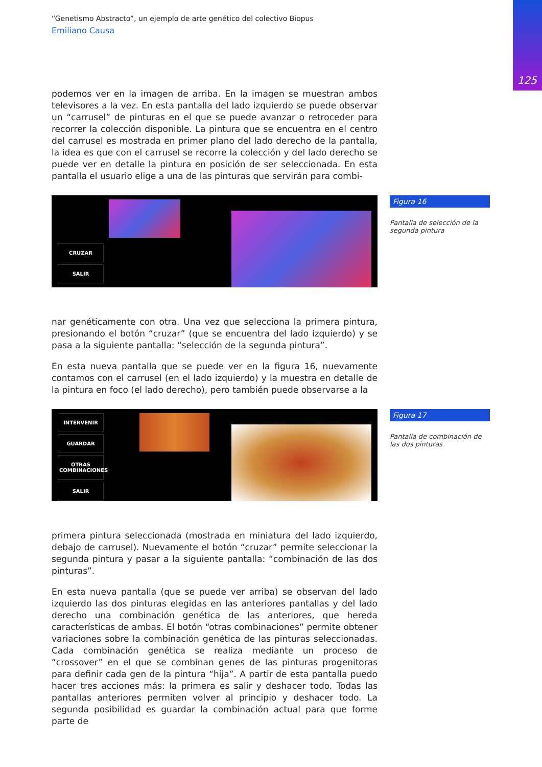125
“Genetismo Abstracto”, un ejemplo de arte genético del colectivo Biopus
Emiliano Causa
podemos ver en la imagen de arriba. En la imagen se muestran ambos televisores a la vez. En esta pantalla del lado izquierdo se puede observar un “carrusel” de pinturas en el que se puede avanzar o retroceder para recorrer la colección disponible. La pintura que se encuentra en el centro del carrusel es mostrada en primer plano del lado derecho de la pantalla, la idea es que con el carrusel se recorre la colección y del lado derecho se puede ver en detalle la pintura en posición de ser seleccionada. En esta pantalla el usuario elige a una de las pinturas que servirán para combi-
CRUZAR
SALIR
Figura 16
Pantalla de selección de la segunda pintura
nar genéticamente con otra. Una vez que selecciona la primera pintura, presionando el botón “cruzar” (que se encuentra del lado izquierdo) y se pasa a la siguiente pantalla: “selección de la segunda pintura”.
En esta nueva pantalla que se puede ver en la figura 16, nuevamente contamos con el carrusel (en el lado izquierdo) y la muestra en detalle de la pintura en foco (el lado derecho), pero también puede observarse a la
INTERVENIR
GUARDAR
OTRAS COMBINACIONES
SALIR
Figura 17
Pantalla de combinación de las dos pinturas
primera pintura seleccionada (mostrada en miniatura del lado izquierdo, debajo de carrusel). Nuevamente el botón “cruzar” permite seleccionar la segunda pintura y pasar a la siguiente pantalla: “combinación de las dos pinturas”.
En esta nueva pantalla (que se puede ver arriba) se observan del lado izquierdo las dos pinturas elegidas en las anteriores pantallas y del lado derecho una combinación genética de las anteriores, que hereda características de ambas. El botón “otras combinaciones” permite obtener variaciones sobre la combinación genética de las pinturas seleccionadas. Cada combinación genética se realiza mediante un proceso de “crossover” en el que se combinan genes de las pinturas progenitoras para definir cada gen de la pintura “hija”. A partir de esta pantalla puedo hacer tres acciones más: la primera es salir y deshacer todo. Todas las pantallas anteriores permiten volver al principio y deshacer todo. La segunda posibilidad es guardar la combinación actual para que forme parte de